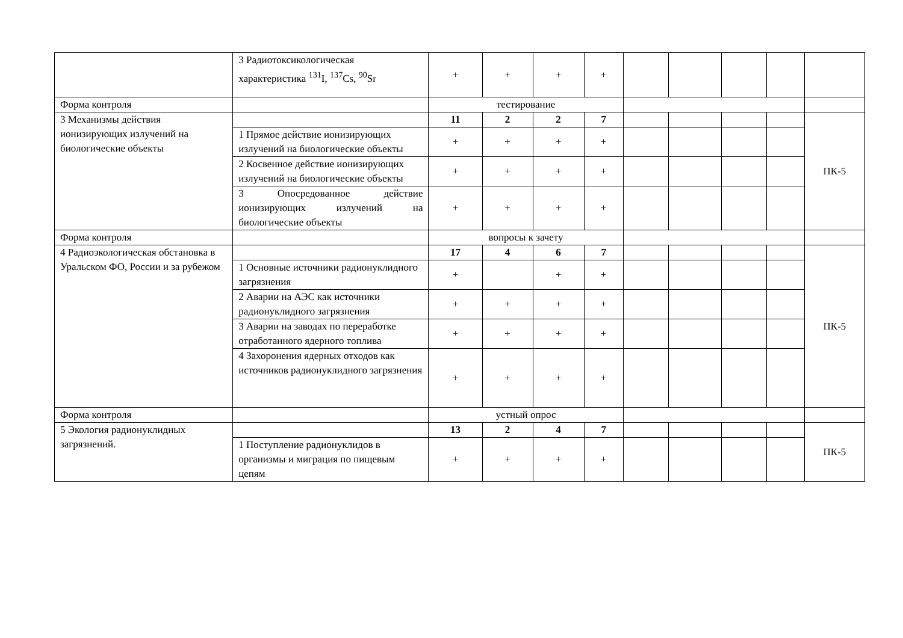| | 3 Радиотоксикологическая характеристика <sup>131</sup>I, <sup>137</sup>Cs, <sup>90</sup>Sr | + | + | + | + | | | | | |
| Форма контроля | | тестирование | | | | | | | | |
| 3 Механизмы действия ионизирующих излучений на биологические объекты | | 11 | 2 | 2 | 7 | | | | | ПК-5 |
| | 1 Прямое действие ионизирующих излучений на биологические объекты | + | + | + | + | | | | | |
| | 2 Косвенное действие ионизирующих излучений на биологические объекты | + | + | + | + | | | | | |
| | 3 Опосредованное действие ионизирующих излучений на биологические объекты | + | + | + | + | | | | | |
| Форма контроля | | вопросы к зачету | | | | | | | | |
| 4 Радиоэкологическая обстановка в Уральском ФО, России и за рубежом | | 17 | 4 | 6 | 7 | | | | | ПК-5 |
| | 1 Основные источники радионуклидного загрязнения | + | | + | + | | | | | |
| | 2 Аварии на АЭС как источники радионуклидного загрязнения | + | + | + | + | | | | | |
| | 3 Аварии на заводах по переработке отработанного ядерного топлива | + | + | + | + | | | | | |
| | 4 Захоронения ядерных отходов как источников радионуклидного загрязнения | + | + | + | + | | | | | |
| Форма контроля | | устный опрос | | | | | | | | |
| 5 Экология радионуклидных загрязнений. | | 13 | 2 | 4 | 7 | | | | | ПК-5 |
| | 1 Поступление радионуклидов в организмы и миграция по пищевым цепям | + | + | + | + | | | | | |